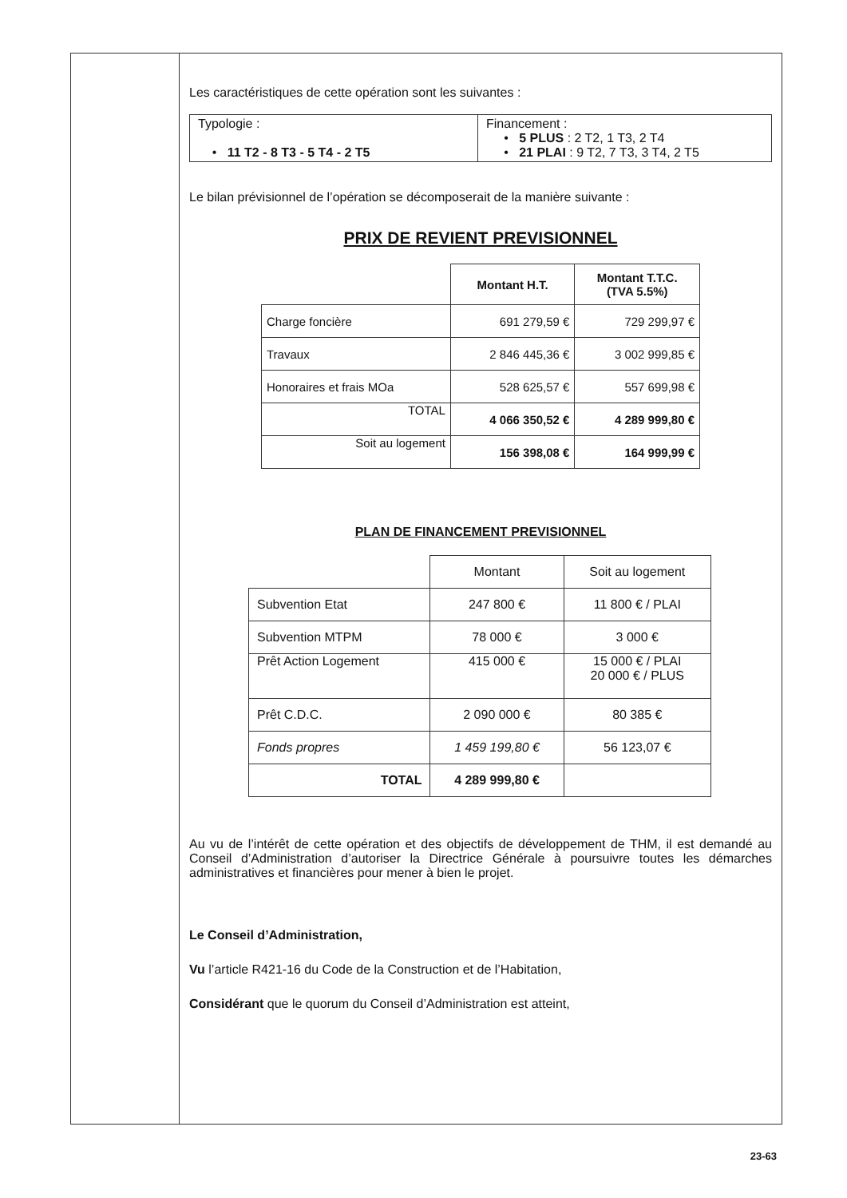Les caractéristiques de cette opération sont les suivantes :
| Typologie : • 11 T2 - 8 T3 - 5 T4 - 2 T5 | Financement : • 5 PLUS : 2 T2, 1 T3, 2 T4 • 21 PLAI : 9 T2, 7 T3, 3 T4, 2 T5 |
Le bilan prévisionnel de l’opération se décomposerait de la manière suivante :
PRIX DE REVIENT PREVISIONNEL
| | Montant H.T. | Montant T.T.C. (TVA 5.5%) |
| --- | --- | --- |
| Charge foncière | 691 279,59 € | 729 299,97 € |
| Travaux | 2 846 445,36 € | 3 002 999,85 € |
| Honoraires et frais MOa | 528 625,57 € | 557 699,98 € |
| TOTAL | 4 066 350,52 € | 4 289 999,80 € |
| Soit au logement | 156 398,08 € | 164 999,99 € |
PLAN DE FINANCEMENT PREVISIONNEL
| | Montant | Soit au logement |
| --- | --- | --- |
| Subvention Etat | 247 800 € | 11 800 € / PLAI |
| Subvention MTPM | 78 000 € | 3 000 € |
| Prêt Action Logement | 415 000 € | 15 000 € / PLAI 20 000 € / PLUS |
| Prêt C.D.C. | 2 090 000 € | 80 385 € |
| Fonds propres | 1 459 199,80 € | 56 123,07 € |
| TOTAL | 4 289 999,80 € | |
Au vu de l’intérêt de cette opération et des objectifs de développement de THM, il est demandé au Conseil d’Administration d’autoriser la Directrice Générale à poursuivre toutes les démarches administratives et financières pour mener à bien le projet.
Le Conseil d’Administration,
Vu l’article R421-16 du Code de la Construction et de l’Habitation,
Considérant que le quorum du Conseil d’Administration est atteint,
23-63